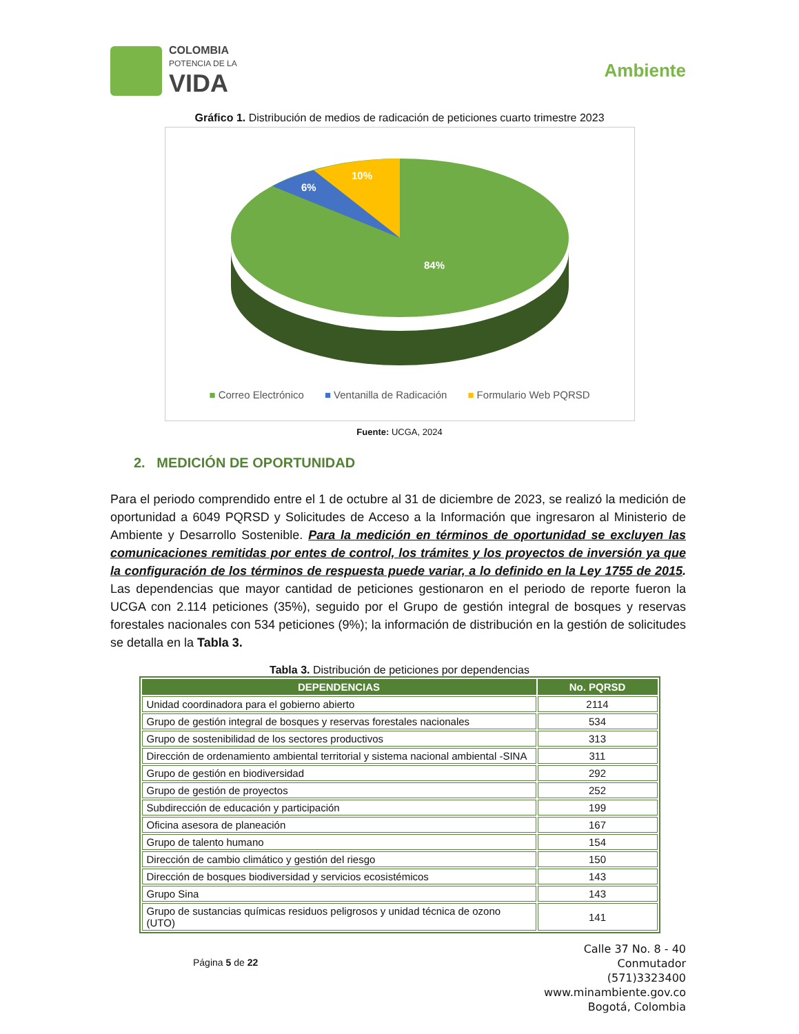COLOMBIA
POTENCIA DE LA
VIDA
Ambiente
Gráfico 1. Distribución de medios de radicación de peticiones cuarto trimestre 2023
10%
6%
84%
■ Correo Electrónico ■ Ventanilla de Radicación ■ Formulario Web PQRSD
Fuente: UCGA, 2024
2. MEDICIÓN DE OPORTUNIDAD
Para el periodo comprendido entre el 1 de octubre al 31 de diciembre de 2023, se realizó la medición de oportunidad a 6049 PQRSD y Solicitudes de Acceso a la Información que ingresaron al Ministerio de Ambiente y Desarrollo Sostenible. Para la medición en términos de oportunidad se excluyen las comunicaciones remitidas por entes de control, los trámites y los proyectos de inversión ya que la configuración de los términos de respuesta puede variar, a lo definido en la Ley 1755 de 2015. Las dependencias que mayor cantidad de peticiones gestionaron en el periodo de reporte fueron la UCGA con 2.114 peticiones (35%), seguido por el Grupo de gestión integral de bosques y reservas forestales nacionales con 534 peticiones (9%); la información de distribución en la gestión de solicitudes se detalla en la Tabla 3.
Tabla 3. Distribución de peticiones por dependencias
| DEPENDENCIAS | No. PQRSD |
| --- | --- |
| Unidad coordinadora para el gobierno abierto | 2114 |
| Grupo de gestión integral de bosques y reservas forestales nacionales | 534 |
| Grupo de sostenibilidad de los sectores productivos | 313 |
| Dirección de ordenamiento ambiental territorial y sistema nacional ambiental -SINA | 311 |
| Grupo de gestión en biodiversidad | 292 |
| Grupo de gestión de proyectos | 252 |
| Subdirección de educación y participación | 199 |
| Oficina asesora de planeación | 167 |
| Grupo de talento humano | 154 |
| Dirección de cambio climático y gestión del riesgo | 150 |
| Dirección de bosques biodiversidad y servicios ecosistémicos | 143 |
| Grupo Sina | 143 |
| Grupo de sustancias químicas residuos peligrosos y unidad técnica de ozono (UTO) | 141 |
Página 5 de 22
Calle 37 No. 8 - 40
Conmutador
(571)3323400
www.minambiente.gov.co
Bogotá, Colombia